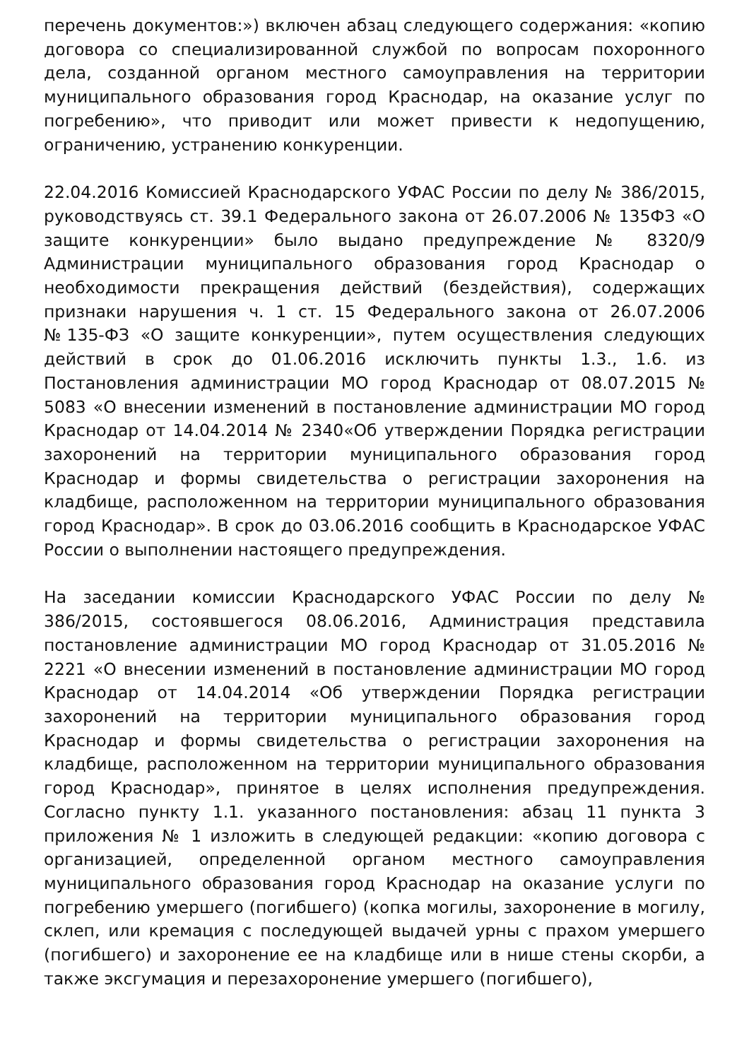перечень документов:») включен абзац следующего содержания: «копию договора со специализированной службой по вопросам похоронного дела, созданной органом местного самоуправления на территории муниципального образования город Краснодар, на оказание услуг по погребению», что приводит или может привести к недопущению, ограничению, устранению конкуренции.
22.04.2016 Комиссией Краснодарского УФАС России по делу № 386/2015, руководствуясь ст. 39.1 Федерального закона от 26.07.2006 № 135ФЗ «О защите конкуренции» было выдано предупреждение № 8320/9 Администрации муниципального образования город Краснодар о необходимости прекращения действий (бездействия), содержащих признаки нарушения ч. 1 ст. 15 Федерального закона от 26.07.2006 №135-ФЗ «О защите конкуренции», путем осуществления следующих действий в срок до 01.06.2016 исключить пункты 1.3., 1.6. из Постановления администрации МО город Краснодар от 08.07.2015 № 5083 «О внесении изменений в постановление администрации МО город Краснодар от 14.04.2014 № 2340«Об утверждении Порядка регистрации захоронений на территории муниципального образования город Краснодар и формы свидетельства о регистрации захоронения на кладбище, расположенном на территории муниципального образования город Краснодар». В срок до 03.06.2016 сообщить в Краснодарское УФАС России о выполнении настоящего предупреждения.
На заседании комиссии Краснодарского УФАС России по делу № 386/2015, состоявшегося 08.06.2016, Администрация представила постановление администрации МО город Краснодар от 31.05.2016 № 2221 «О внесении изменений в постановление администрации МО город Краснодар от 14.04.2014 «Об утверждении Порядка регистрации захоронений на территории муниципального образования город Краснодар и формы свидетельства о регистрации захоронения на кладбище, расположенном на территории муниципального образования город Краснодар», принятое в целях исполнения предупреждения. Согласно пункту 1.1. указанного постановления: абзац 11 пункта 3 приложения № 1 изложить в следующей редакции: «копию договора с организацией, определенной органом местного самоуправления муниципального образования город Краснодар на оказание услуги по погребению умершего (погибшего) (копка могилы, захоронение в могилу, склеп, или кремация с последующей выдачей урны с прахом умершего (погибшего) и захоронение ее на кладбище или в нише стены скорби, а также эксгумация и перезахоронение умершего (погибшего),